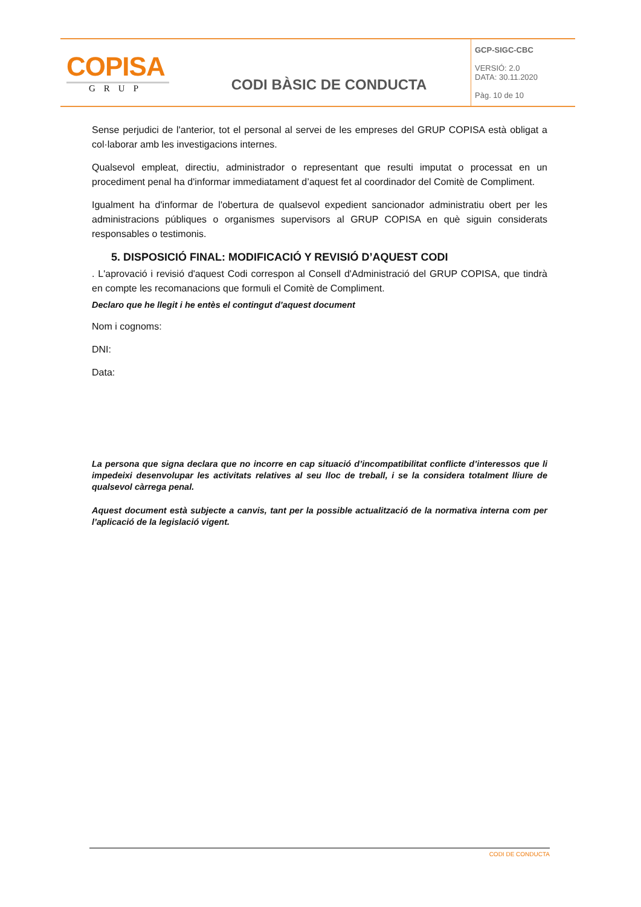| COPISA GRUP | CODI BÀSIC DE CONDUCTA | GCP-SIGC-CBC VERSIÓ: 2.0 DATA: 30.11.2020 Pàg. 10 de 10 |
Sense perjudici de l'anterior, tot el personal al servei de les empreses del GRUP COPISA està obligat a col·laborar amb les investigacions internes.
Qualsevol empleat, directiu, administrador o representant que resulti imputat o processat en un procediment penal ha d'informar immediatament d’aquest fet al coordinador del Comitè de Compliment.
Igualment ha d'informar de l'obertura de qualsevol expedient sancionador administratiu obert per les administracions públiques o organismes supervisors al GRUP COPISA en què siguin considerats responsables o testimonis.
5. DISPOSICIÓ FINAL: MODIFICACIÓ Y REVISIÓ D’AQUEST CODI
. L'aprovació i revisió d'aquest Codi correspon al Consell d'Administració del GRUP COPISA, que tindrà en compte les recomanacions que formuli el Comitè de Compliment.
Declaro que he llegit i he entès el contingut d’aquest document
Nom i cognoms:
DNI:
Data:
La persona que signa declara que no incorre en cap situació d’incompatibilitat conflicte d’interessos que li impedeixi desenvolupar les activitats relatives al seu lloc de treball, i se la considera totalment lliure de qualsevol càrrega penal.
Aquest document està subjecte a canvis, tant per la possible actualització de la normativa interna com per l’aplicació de la legislació vigent.
CODI DE CONDUCTA